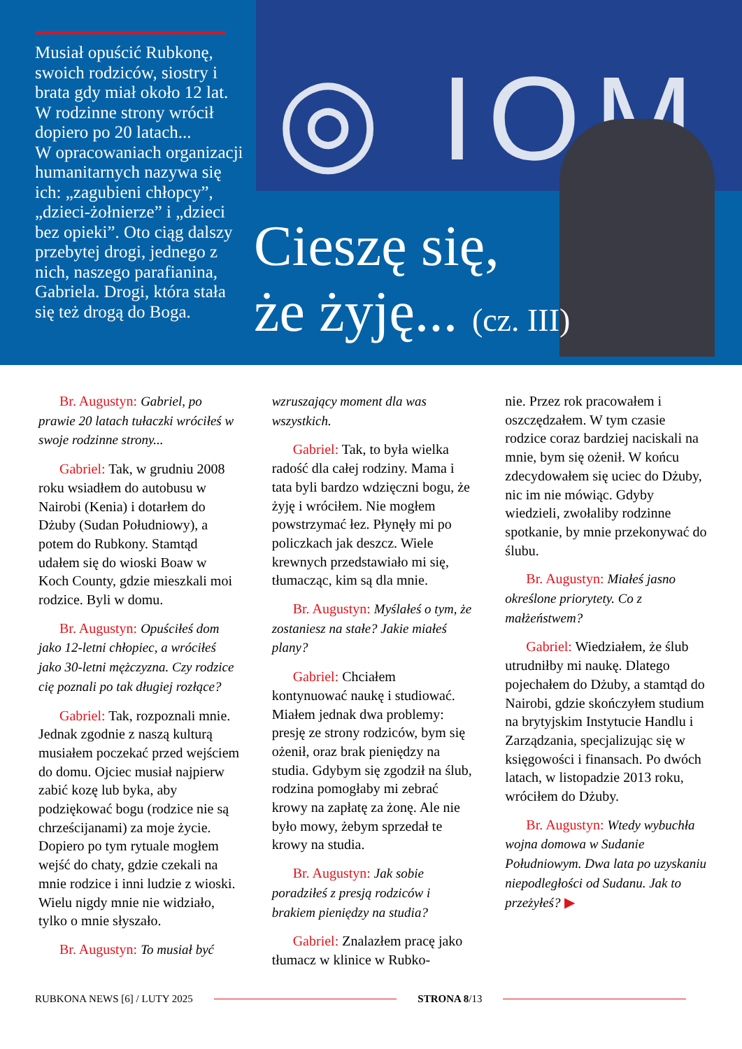◎ IOM
Musiał opuścić Rubkonę, swoich rodziców, siostry i brata gdy miał około 12 lat. W rodzinne strony wrócił dopiero po 20 latach...
W opracowaniach organizacji humanitarnych nazywa się ich: „zagubieni chłopcy”, „dzieci-żołnierze” i „dzieci bez opieki”. Oto ciąg dalszy przebytej drogi, jednego z nich, naszego parafianina, Gabriela. Drogi, która stała się też drogą do Boga.
Cieszę się,
że żyję... (cz. III)
Br. Augustyn: Gabriel, po prawie 20 latach tułaczki wróciłeś w swoje rodzinne strony...
Gabriel: Tak, w grudniu 2008 roku wsiadłem do autobusu w Nairobi (Kenia) i dotarłem do Dżuby (Sudan Południowy), a potem do Rubkony. Stamtąd udałem się do wioski Boaw w Koch County, gdzie mieszkali moi rodzice. Byli w domu.
Br. Augustyn: Opuściłeś dom jako 12-letni chłopiec, a wróciłeś jako 30-letni mężczyzna. Czy rodzice cię poznali po tak długiej rozłące?
Gabriel: Tak, rozpoznali mnie. Jednak zgodnie z naszą kulturą musiałem poczekać przed wejściem do domu. Ojciec musiał najpierw zabić kozę lub byka, aby podziękować bogu (rodzice nie są chrześcijanami) za moje życie. Dopiero po tym rytuale mogłem wejść do chaty, gdzie czekali na mnie rodzice i inni ludzie z wioski. Wielu nigdy mnie nie widziało, tylko o mnie słyszało.
Br. Augustyn: To musiał być
wzruszający moment dla was wszystkich.
Gabriel: Tak, to była wielka radość dla całej rodziny. Mama i tata byli bardzo wdzięczni bogu, że żyję i wróciłem. Nie mogłem powstrzymać łez. Płynęły mi po policzkach jak deszcz. Wiele krewnych przedstawiało mi się, tłumacząc, kim są dla mnie.
Br. Augustyn: Myślałeś o tym, że zostaniesz na stałe? Jakie miałeś plany?
Gabriel: Chciałem kontynuować naukę i studiować. Miałem jednak dwa problemy: presję ze strony rodziców, bym się ożenił, oraz brak pieniędzy na studia. Gdybym się zgodził na ślub, rodzina pomogłaby mi zebrać krowy na zapłatę za żonę. Ale nie było mowy, żebym sprzedał te krowy na studia.
Br. Augustyn: Jak sobie poradziłeś z presją rodziców i brakiem pieniędzy na studia?
Gabriel: Znalazłem pracę jako tłumacz w klinice w Rubko-
nie. Przez rok pracowałem i oszczędzałem. W tym czasie rodzice coraz bardziej naciskali na mnie, bym się ożenił. W końcu zdecydowałem się uciec do Dżuby, nic im nie mówiąc. Gdyby wiedzieli, zwołaliby rodzinne spotkanie, by mnie przekonywać do ślubu.
Br. Augustyn: Miałeś jasno określone priorytety. Co z małżeństwem?
Gabriel: Wiedziałem, że ślub utrudniłby mi naukę. Dlatego pojechałem do Dżuby, a stamtąd do Nairobi, gdzie skończyłem studium na brytyjskim Instytucie Handlu i Zarządzania, specjalizując się w księgowości i finansach. Po dwóch latach, w listopadzie 2013 roku, wróciłem do Dżuby.
Br. Augustyn: Wtedy wybuchła wojna domowa w Sudanie Południowym. Dwa lata po uzyskaniu niepodległości od Sudanu. Jak to przeżyłeś? ▶
RUBKONA NEWS [6] / LUTY 2025 STRONA 8/13